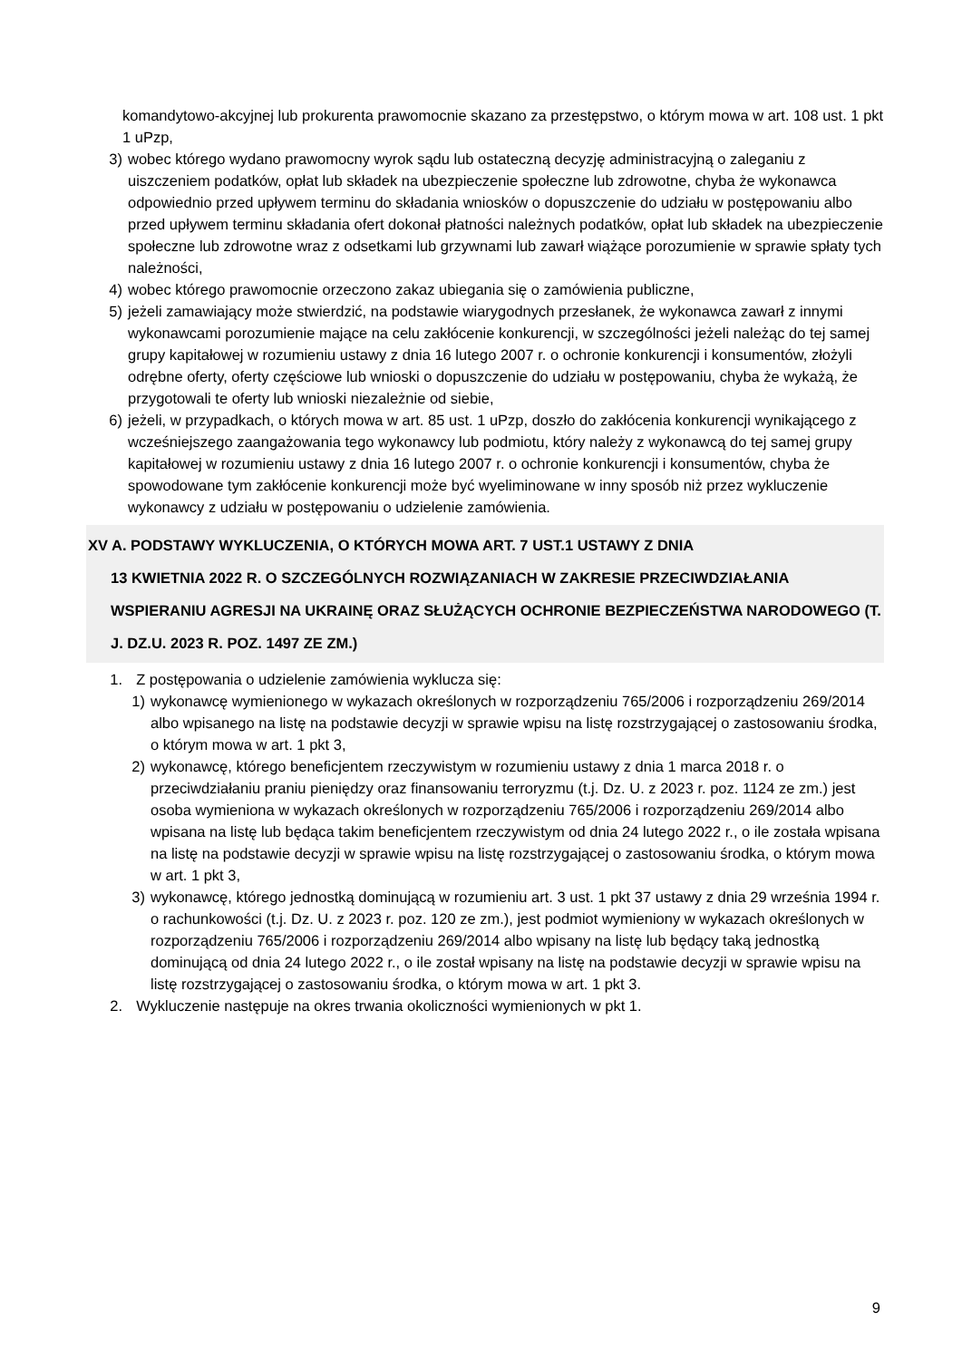komandytowo-akcyjnej lub prokurenta prawomocnie skazano za przestępstwo, o którym mowa w art. 108 ust. 1 pkt 1 uPzp,
3) wobec którego wydano prawomocny wyrok sądu lub ostateczną decyzję administracyjną o zaleganiu z uiszczeniem podatków, opłat lub składek na ubezpieczenie społeczne lub zdrowotne, chyba że wykonawca odpowiednio przed upływem terminu do składania wniosków o dopuszczenie do udziału w postępowaniu albo przed upływem terminu składania ofert dokonał płatności należnych podatków, opłat lub składek na ubezpieczenie społeczne lub zdrowotne wraz z odsetkami lub grzywnami lub zawarł wiążące porozumienie w sprawie spłaty tych należności,
4) wobec którego prawomocnie orzeczono zakaz ubiegania się o zamówienia publiczne,
5) jeżeli zamawiający może stwierdzić, na podstawie wiarygodnych przesłanek, że wykonawca zawarł z innymi wykonawcami porozumienie mające na celu zakłócenie konkurencji, w szczególności jeżeli należąc do tej samej grupy kapitałowej w rozumieniu ustawy z dnia 16 lutego 2007 r. o ochronie konkurencji i konsumentów, złożyli odrębne oferty, oferty częściowe lub wnioski o dopuszczenie do udziału w postępowaniu, chyba że wykażą, że przygotowali te oferty lub wnioski niezależnie od siebie,
6) jeżeli, w przypadkach, o których mowa w art. 85 ust. 1 uPzp, doszło do zakłócenia konkurencji wynikającego z wcześniejszego zaangażowania tego wykonawcy lub podmiotu, który należy z wykonawcą do tej samej grupy kapitałowej w rozumieniu ustawy z dnia 16 lutego 2007 r. o ochronie konkurencji i konsumentów, chyba że spowodowane tym zakłócenie konkurencji może być wyeliminowane w inny sposób niż przez wykluczenie wykonawcy z udziału w postępowaniu o udzielenie zamówienia.
XV A. PODSTAWY WYKLUCZENIA, O KTÓRYCH MOWA ART. 7 UST.1 USTAWY Z DNIA
13 KWIETNIA 2022 R. O SZCZEGÓLNYCH ROZWIĄZANIACH W ZAKRESIE PRZECIWDZIAŁANIA WSPIERANIU AGRESJI NA UKRAINĘ ORAZ SŁUŻĄCYCH OCHRONIE BEZPIECZEŃSTWA NARODOWEGO (T. J. DZ.U. 2023 R. POZ. 1497 ZE ZM.)
1. Z postępowania o udzielenie zamówienia wyklucza się:
1) wykonawcę wymienionego w wykazach określonych w rozporządzeniu 765/2006 i rozporządzeniu 269/2014 albo wpisanego na listę na podstawie decyzji w sprawie wpisu na listę rozstrzygającej o zastosowaniu środka, o którym mowa w art. 1 pkt 3,
2) wykonawcę, którego beneficjentem rzeczywistym w rozumieniu ustawy z dnia 1 marca 2018 r. o przeciwdziałaniu praniu pieniędzy oraz finansowaniu terroryzmu (t.j. Dz. U. z 2023 r. poz. 1124 ze zm.) jest osoba wymieniona w wykazach określonych w rozporządzeniu 765/2006 i rozporządzeniu 269/2014 albo wpisana na listę lub będąca takim beneficjentem rzeczywistym od dnia 24 lutego 2022 r., o ile została wpisana na listę na podstawie decyzji w sprawie wpisu na listę rozstrzygającej o zastosowaniu środka, o którym mowa w art. 1 pkt 3,
3) wykonawcę, którego jednostką dominującą w rozumieniu art. 3 ust. 1 pkt 37 ustawy z dnia 29 września 1994 r. o rachunkowości (t.j. Dz. U. z 2023 r. poz. 120 ze zm.), jest podmiot wymieniony w wykazach określonych w rozporządzeniu 765/2006 i rozporządzeniu 269/2014 albo wpisany na listę lub będący taką jednostką dominującą od dnia 24 lutego 2022 r., o ile został wpisany na listę na podstawie decyzji w sprawie wpisu na listę rozstrzygającej o zastosowaniu środka, o którym mowa w art. 1 pkt 3.
2. Wykluczenie następuje na okres trwania okoliczności wymienionych w pkt 1.
9